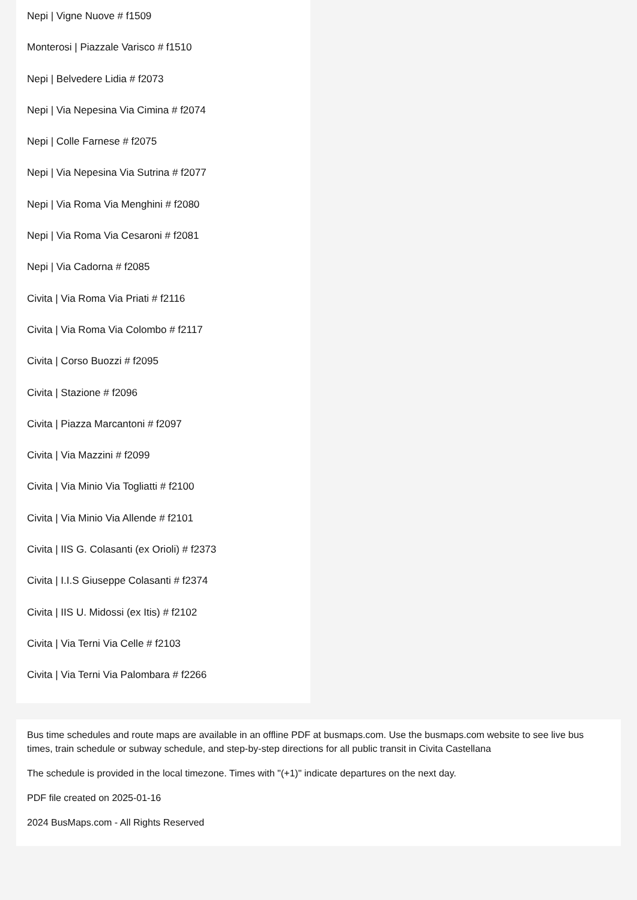Nepi | Vigne Nuove # f1509
Monterosi | Piazzale Varisco # f1510
Nepi | Belvedere Lidia # f2073
Nepi | Via Nepesina Via Cimina # f2074
Nepi | Colle Farnese # f2075
Nepi | Via Nepesina Via Sutrina # f2077
Nepi | Via Roma Via Menghini # f2080
Nepi | Via Roma Via Cesaroni # f2081
Nepi | Via Cadorna # f2085
Civita | Via Roma Via Priati # f2116
Civita | Via Roma Via Colombo # f2117
Civita | Corso Buozzi # f2095
Civita | Stazione # f2096
Civita | Piazza Marcantoni # f2097
Civita | Via Mazzini # f2099
Civita | Via Minio Via Togliatti # f2100
Civita | Via Minio Via Allende # f2101
Civita | IIS G. Colasanti (ex Orioli) # f2373
Civita | I.I.S Giuseppe Colasanti # f2374
Civita | IIS U. Midossi (ex Itis) # f2102
Civita | Via Terni Via Celle # f2103
Civita | Via Terni Via Palombara # f2266
Bus time schedules and route maps are available in an offline PDF at busmaps.com. Use the busmaps.com website to see live bus times, train schedule or subway schedule, and step-by-step directions for all public transit in Civita Castellana
The schedule is provided in the local timezone. Times with "(+1)" indicate departures on the next day.
PDF file created on 2025-01-16
2024 BusMaps.com - All Rights Reserved